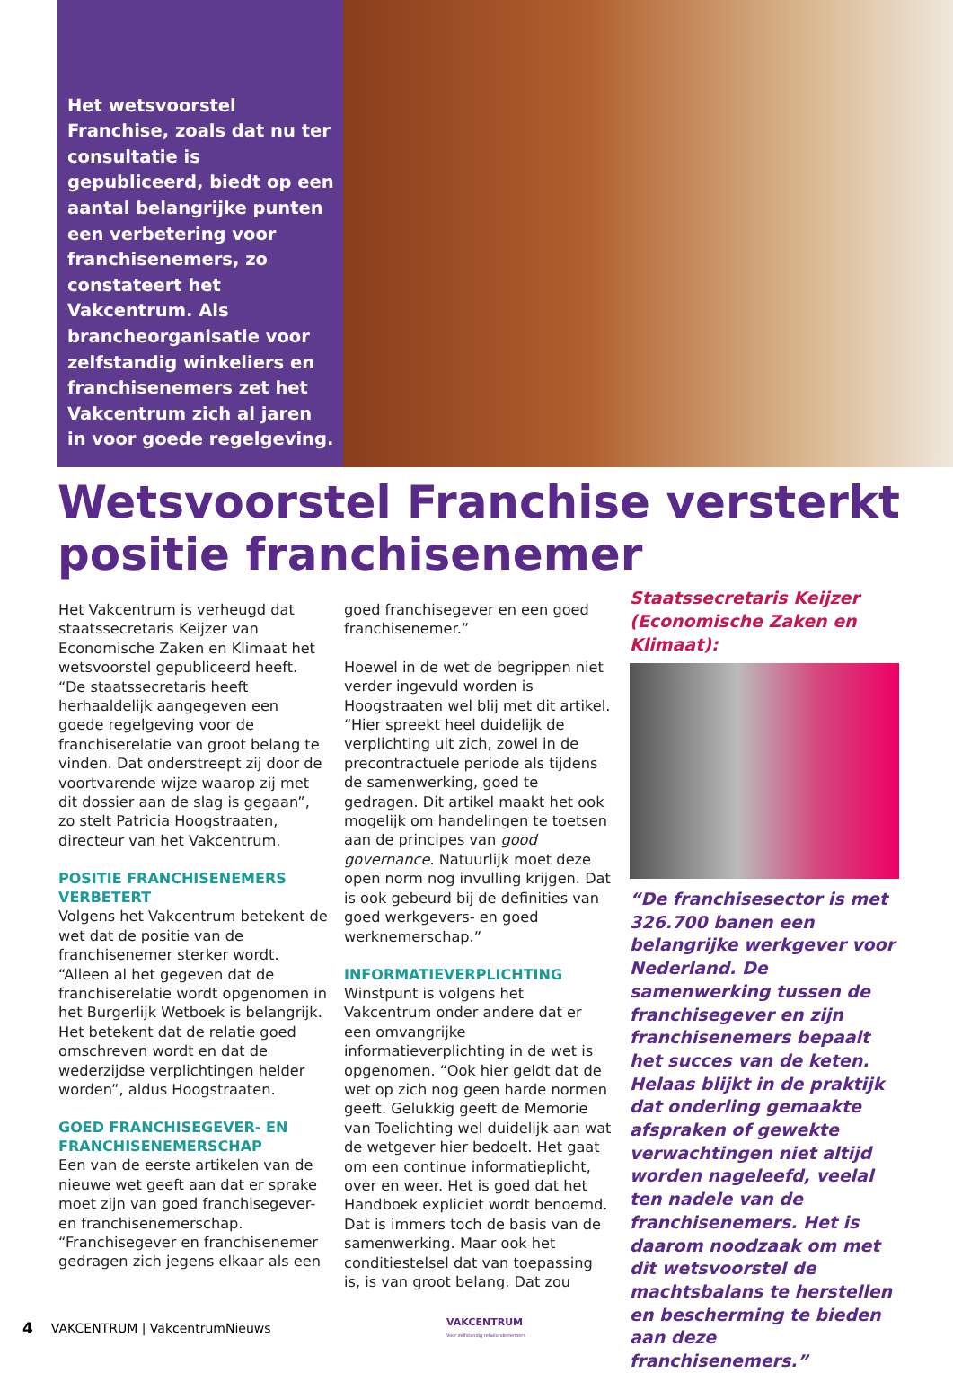Het wetsvoorstel Franchise, zoals dat nu ter consultatie is gepubliceerd, biedt op een aantal belangrijke punten een verbetering voor franchisenemers, zo constateert het Vakcentrum. Als brancheorganisatie voor zelfstandig winkeliers en franchisenemers zet het Vakcentrum zich al jaren in voor goede regelgeving.
Wetsvoorstel Franchise versterkt positie franchisenemer
Het Vakcentrum is verheugd dat staatssecretaris Keijzer van Economische Zaken en Klimaat het wetsvoorstel gepubliceerd heeft. “De staatssecretaris heeft herhaaldelijk aangegeven een goede regelgeving voor de franchiserelatie van groot belang te vinden. Dat onderstreept zij door de voortvarende wijze waarop zij met dit dossier aan de slag is gegaan”, zo stelt Patricia Hoogstraaten, directeur van het Vakcentrum.
POSITIE FRANCHISENEMERS VERBETERT
Volgens het Vakcentrum betekent de wet dat de positie van de franchisenemer sterker wordt. “Alleen al het gegeven dat de franchiserelatie wordt opgenomen in het Burgerlijk Wetboek is belangrijk. Het betekent dat de relatie goed omschreven wordt en dat de wederzijdse verplichtingen helder worden”, aldus Hoogstraaten.
GOED FRANCHISEGEVER- EN FRANCHISENEMERSCHAP
Een van de eerste artikelen van de nieuwe wet geeft aan dat er sprake moet zijn van goed franchisegever- en franchisenemerschap. “Franchisegever en franchisenemer gedragen zich jegens elkaar als een
goed franchisegever en een goed franchisenemer.”
Hoewel in de wet de begrippen niet verder ingevuld worden is Hoogstraaten wel blij met dit artikel. “Hier spreekt heel duidelijk de verplichting uit zich, zowel in de precontractuele periode als tijdens de samenwerking, goed te gedragen. Dit artikel maakt het ook mogelijk om handelingen te toetsen aan de principes van good governance. Natuurlijk moet deze open norm nog invulling krijgen. Dat is ook gebeurd bij de definities van goed werkgevers- en goed werknemerschap.”
INFORMATIEVERPLICHTING
Winstpunt is volgens het Vakcentrum onder andere dat er een omvangrijke informatieverplichting in de wet is opgenomen. “Ook hier geldt dat de wet op zich nog geen harde normen geeft. Gelukkig geeft de Memorie van Toelichting wel duidelijk aan wat de wetgever hier bedoelt. Het gaat om een continue informatieplicht, over en weer. Het is goed dat het Handboek expliciet wordt benoemd. Dat is immers toch de basis van de samenwerking. Maar ook het conditiestelsel dat van toepassing is, is van groot belang. Dat zou
Staatssecretaris Keijzer (Economische Zaken en Klimaat):
“De franchisesector is met 326.700 banen een belangrijke werkgever voor Nederland. De samenwerking tussen de franchisegever en zijn franchisenemers bepaalt het succes van de keten. Helaas blijkt in de praktijk dat onderling gemaakte afspraken of gewekte verwachtingen niet altijd worden nageleefd, veelal ten nadele van de franchisenemers. Het is daarom noodzaak om met dit wetsvoorstel de machtsbalans te herstellen en bescherming te bieden aan deze franchisenemers.”
4 VAKCENTRUM | VakcentrumNieuws VAKCENTRUM
Voor zelfstandig retailondernemers